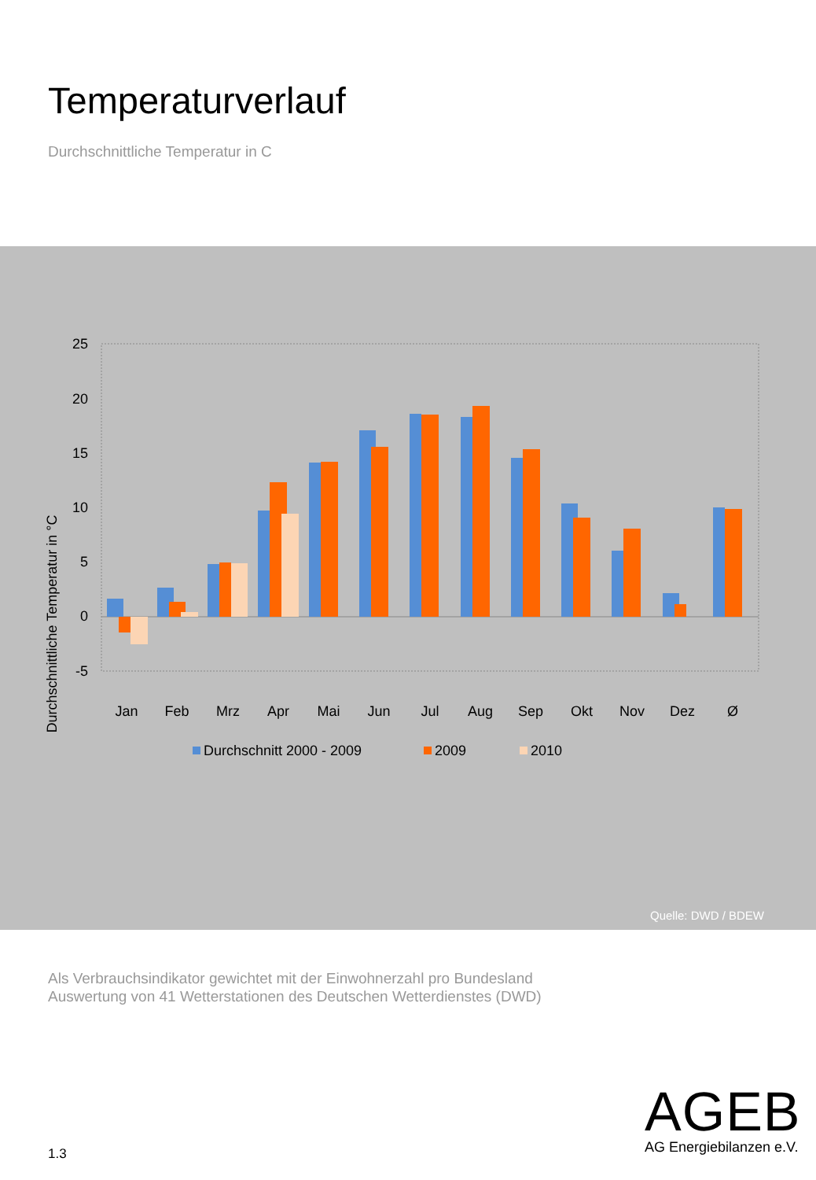Temperaturverlauf
Durchschnittliche Temperatur in C
Durchschnittliche Temperatur in °C
25
20
15
10
5
0
-5
Jan
Feb
Mrz
Apr
Mai
Jun
Jul
Aug
Sep
Okt
Nov
Dez
Ø
Durchschnitt 2000 - 2009
2009
2010
Quelle: DWD / BDEW
Als Verbrauchsindikator gewichtet mit der Einwohnerzahl pro Bundesland
Auswertung von 41 Wetterstationen des Deutschen Wetterdienstes (DWD)
1.3
AGEB
AG Energiebilanzen e.V.